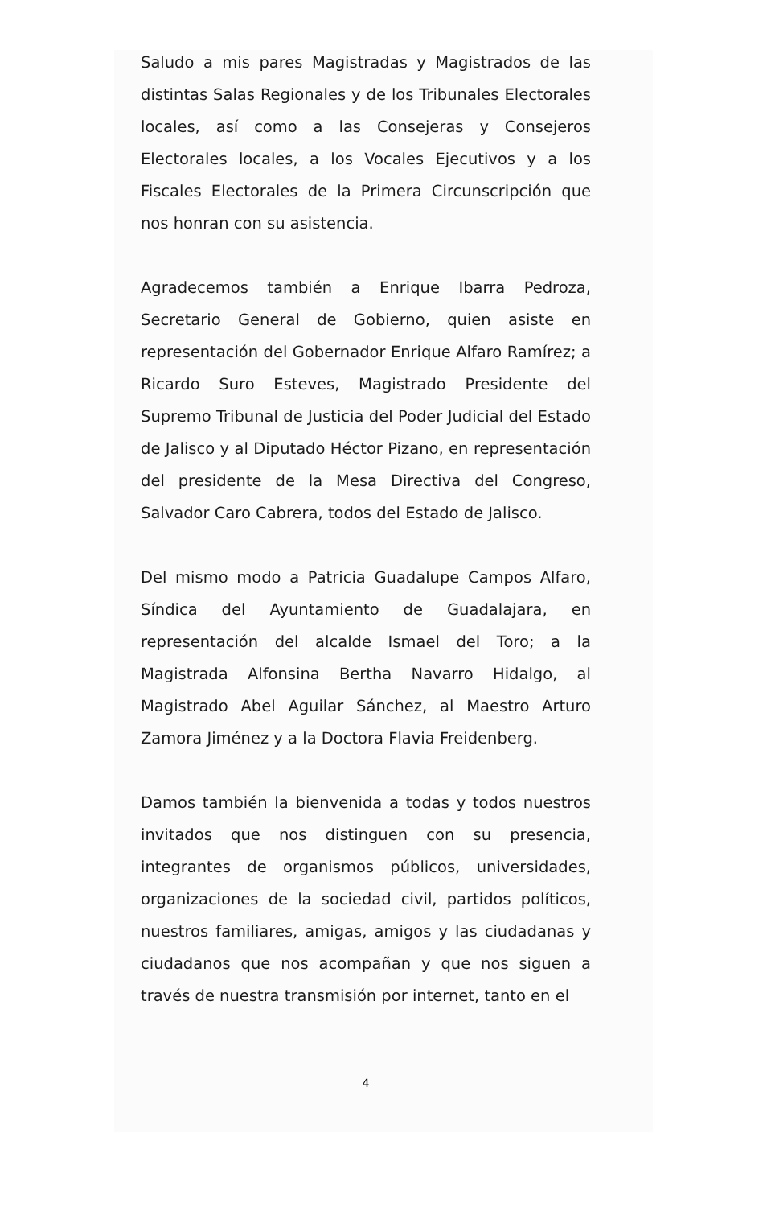Saludo a mis pares Magistradas y Magistrados de las distintas Salas Regionales y de los Tribunales Electorales locales, así como a las Consejeras y Consejeros Electorales locales, a los Vocales Ejecutivos y a los Fiscales Electorales de la Primera Circunscripción que nos honran con su asistencia.
Agradecemos también a Enrique Ibarra Pedroza, Secretario General de Gobierno, quien asiste en representación del Gobernador Enrique Alfaro Ramírez; a Ricardo Suro Esteves, Magistrado Presidente del Supremo Tribunal de Justicia del Poder Judicial del Estado de Jalisco y al Diputado Héctor Pizano, en representación del presidente de la Mesa Directiva del Congreso, Salvador Caro Cabrera, todos del Estado de Jalisco.
Del mismo modo a Patricia Guadalupe Campos Alfaro, Síndica del Ayuntamiento de Guadalajara, en representación del alcalde Ismael del Toro; a la Magistrada Alfonsina Bertha Navarro Hidalgo, al Magistrado Abel Aguilar Sánchez, al Maestro Arturo Zamora Jiménez y a la Doctora Flavia Freidenberg.
Damos también la bienvenida a todas y todos nuestros invitados que nos distinguen con su presencia, integrantes de organismos públicos, universidades, organizaciones de la sociedad civil, partidos políticos, nuestros familiares, amigas, amigos y las ciudadanas y ciudadanos que nos acompañan y que nos siguen a través de nuestra transmisión por internet, tanto en el
4